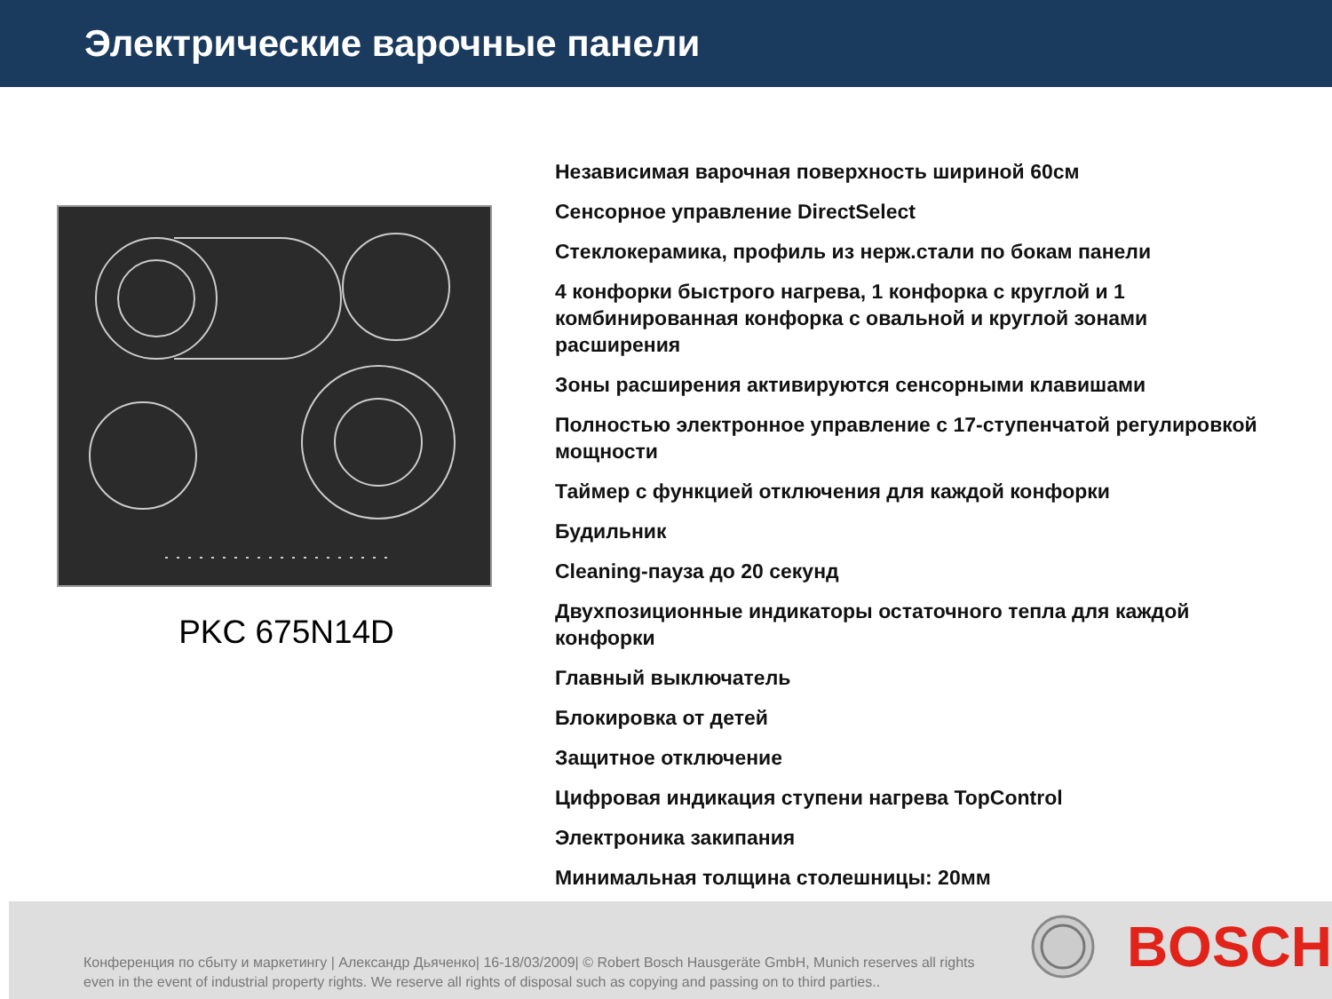Электрические варочные панели
PKC 675N14D
Независимая варочная поверхность шириной 60см
Сенсорное управление DirectSelect
Стеклокерамика, профиль из нерж.стали по бокам панели
4 конфорки быстрого нагрева, 1 конфорка с круглой и 1 комбинированная конфорка с овальной и круглой зонами расширения
Зоны расширения активируются сенсорными клавишами
Полностью электронное управление с 17-ступенчатой регулировкой мощности
Таймер с функцией отключения для каждой конфорки
Будильник
Cleaning-пауза до 20 секунд
Двухпозиционные индикаторы остаточного тепла для каждой конфорки
Главный выключатель
Блокировка от детей
Защитное отключение
Цифровая индикация ступени нагрева TopControl
Электроника закипания
Минимальная толщина столешницы: 20мм
Конференция по сбыту и маркетингу | Александр Дьяченко| 16-18/03/2009| © Robert Bosch Hausgeräte GmbH, Munich reserves all rights even in the event of industrial property rights. We reserve all rights of disposal such as copying and passing on to third parties..
BOSCH